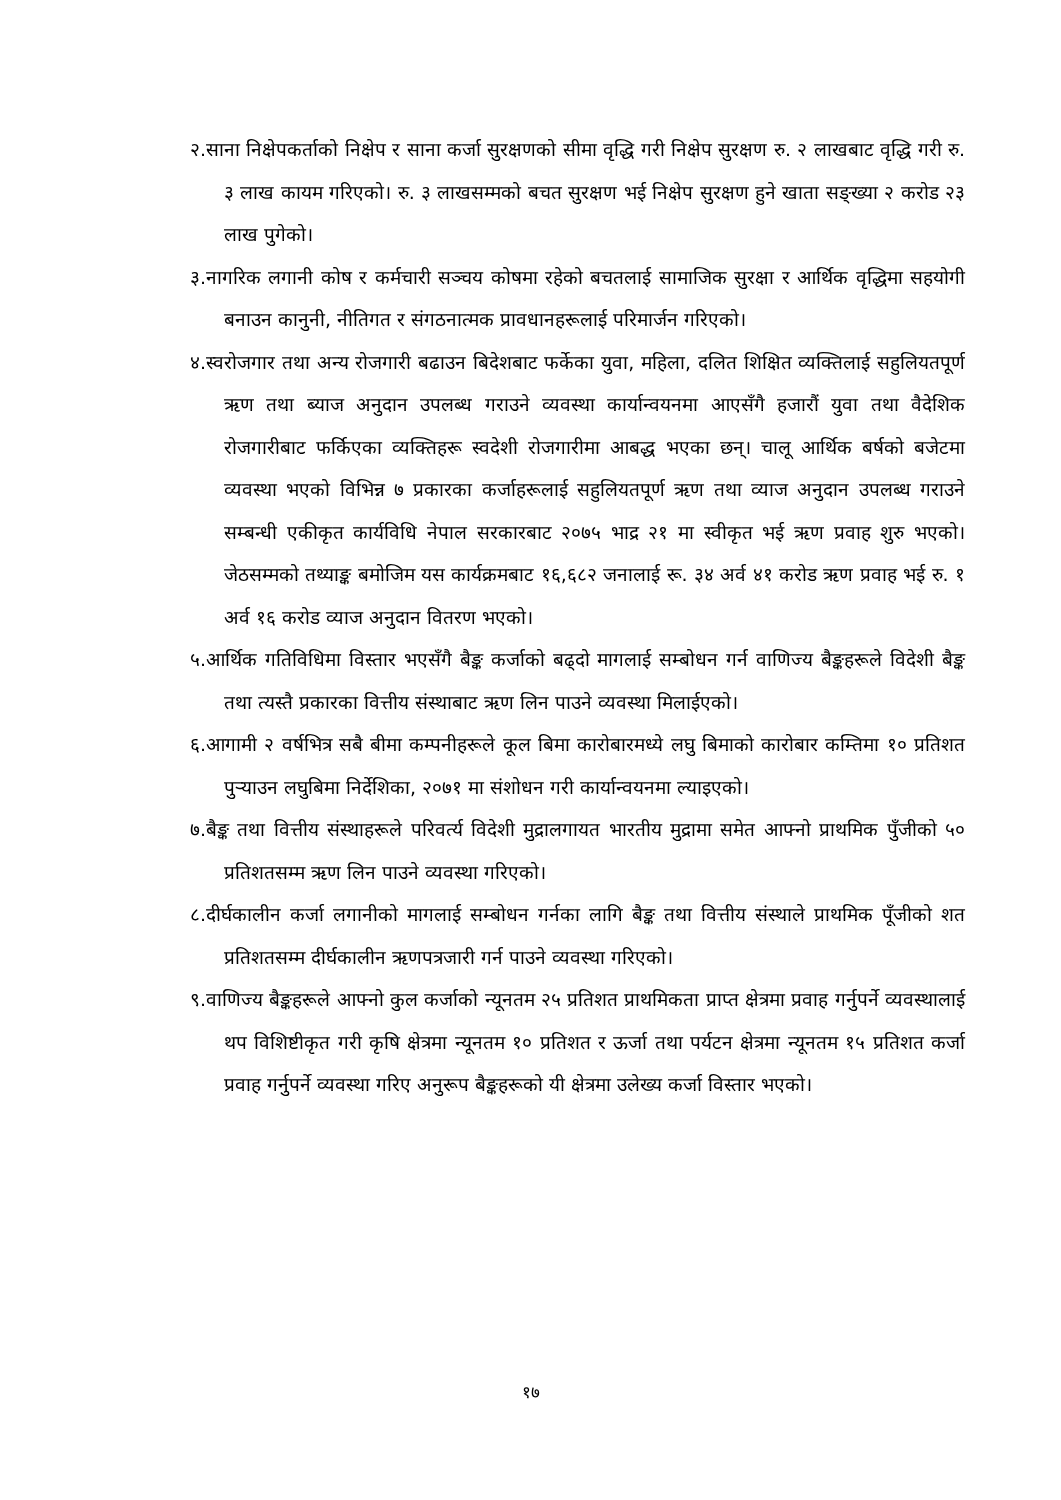२.साना निक्षेपकर्ताको निक्षेप र साना कर्जा सुरक्षणको सीमा वृद्धि गरी निक्षेप सुरक्षण रु. २ लाखबाट वृद्धि गरी रु. ३ लाख कायम गरिएको। रु. ३ लाखसम्मको बचत सुरक्षण भई निक्षेप सुरक्षण हुने खाता सङ्ख्या २ करोड २३ लाख पुगेको।
३.नागरिक लगानी कोष र कर्मचारी सञ्चय कोषमा रहेको बचतलाई सामाजिक सुरक्षा र आर्थिक वृद्धिमा सहयोगी बनाउन कानुनी, नीतिगत र संगठनात्मक प्रावधानहरूलाई परिमार्जन गरिएको।
४.स्वरोजगार तथा अन्य रोजगारी बढाउन बिदेशबाट फर्केका युवा, महिला, दलित शिक्षित व्यक्तिलाई सहुलियतपूर्ण ऋण तथा ब्याज अनुदान उपलब्ध गराउने व्यवस्था कार्यान्वयनमा आएसँगै हजारौं युवा तथा वैदेशिक रोजगारीबाट फर्किएका व्यक्तिहरू स्वदेशी रोजगारीमा आबद्ध भएका छन्। चालू आर्थिक बर्षको बजेटमा व्यवस्था भएको विभिन्न ७ प्रकारका कर्जाहरूलाई सहुलियतपूर्ण ऋण तथा व्याज अनुदान उपलब्ध गराउने सम्बन्धी एकीकृत कार्यविधि नेपाल सरकारबाट २०७५ भाद्र २१ मा स्वीकृत भई ऋण प्रवाह शुरु भएको। जेठसम्मको तथ्याङ्क बमोजिम यस कार्यक्रमबाट १६,६८२ जनालाई रू. ३४ अर्व ४१ करोड ऋण प्रवाह भई रु. १ अर्व १६ करोड व्याज अनुदान वितरण भएको।
५.आर्थिक गतिविधिमा विस्तार भएसँगै बैङ्क कर्जाको बढ्दो मागलाई सम्बोधन गर्न वाणिज्य बैङ्कहरूले विदेशी बैङ्क तथा त्यस्तै प्रकारका वित्तीय संस्थाबाट ऋण लिन पाउने व्यवस्था मिलाईएको।
६.आगामी २ वर्षभित्र सबै बीमा कम्पनीहरूले कूल बिमा कारोबारमध्ये लघु बिमाको कारोबार कम्तिमा १० प्रतिशत पुर्‍याउन लघुबिमा निर्देशिका, २०७१ मा संशोधन गरी कार्यान्वयनमा ल्याइएको।
७.बैङ्क तथा वित्तीय संस्थाहरूले परिवर्त्य विदेशी मुद्रालगायत भारतीय मुद्रामा समेत आफ्नो प्राथमिक पुँजीको ५० प्रतिशतसम्म ऋण लिन पाउने व्यवस्था गरिएको।
८.दीर्घकालीन कर्जा लगानीको मागलाई सम्बोधन गर्नका लागि बैङ्क तथा वित्तीय संस्थाले प्राथमिक पूँजीको शत प्रतिशतसम्म दीर्घकालीन ऋणपत्रजारी गर्न पाउने व्यवस्था गरिएको।
९.वाणिज्य बैङ्कहरूले आफ्नो कुल कर्जाको न्यूनतम २५ प्रतिशत प्राथमिकता प्राप्त क्षेत्रमा प्रवाह गर्नुपर्ने व्यवस्थालाई थप विशिष्टीकृत गरी कृषि क्षेत्रमा न्यूनतम १० प्रतिशत र ऊर्जा तथा पर्यटन क्षेत्रमा न्यूनतम १५ प्रतिशत कर्जा प्रवाह गर्नुपर्ने व्यवस्था गरिए अनुरूप बैङ्कहरूको यी क्षेत्रमा उलेख्य कर्जा विस्तार भएको।
१७